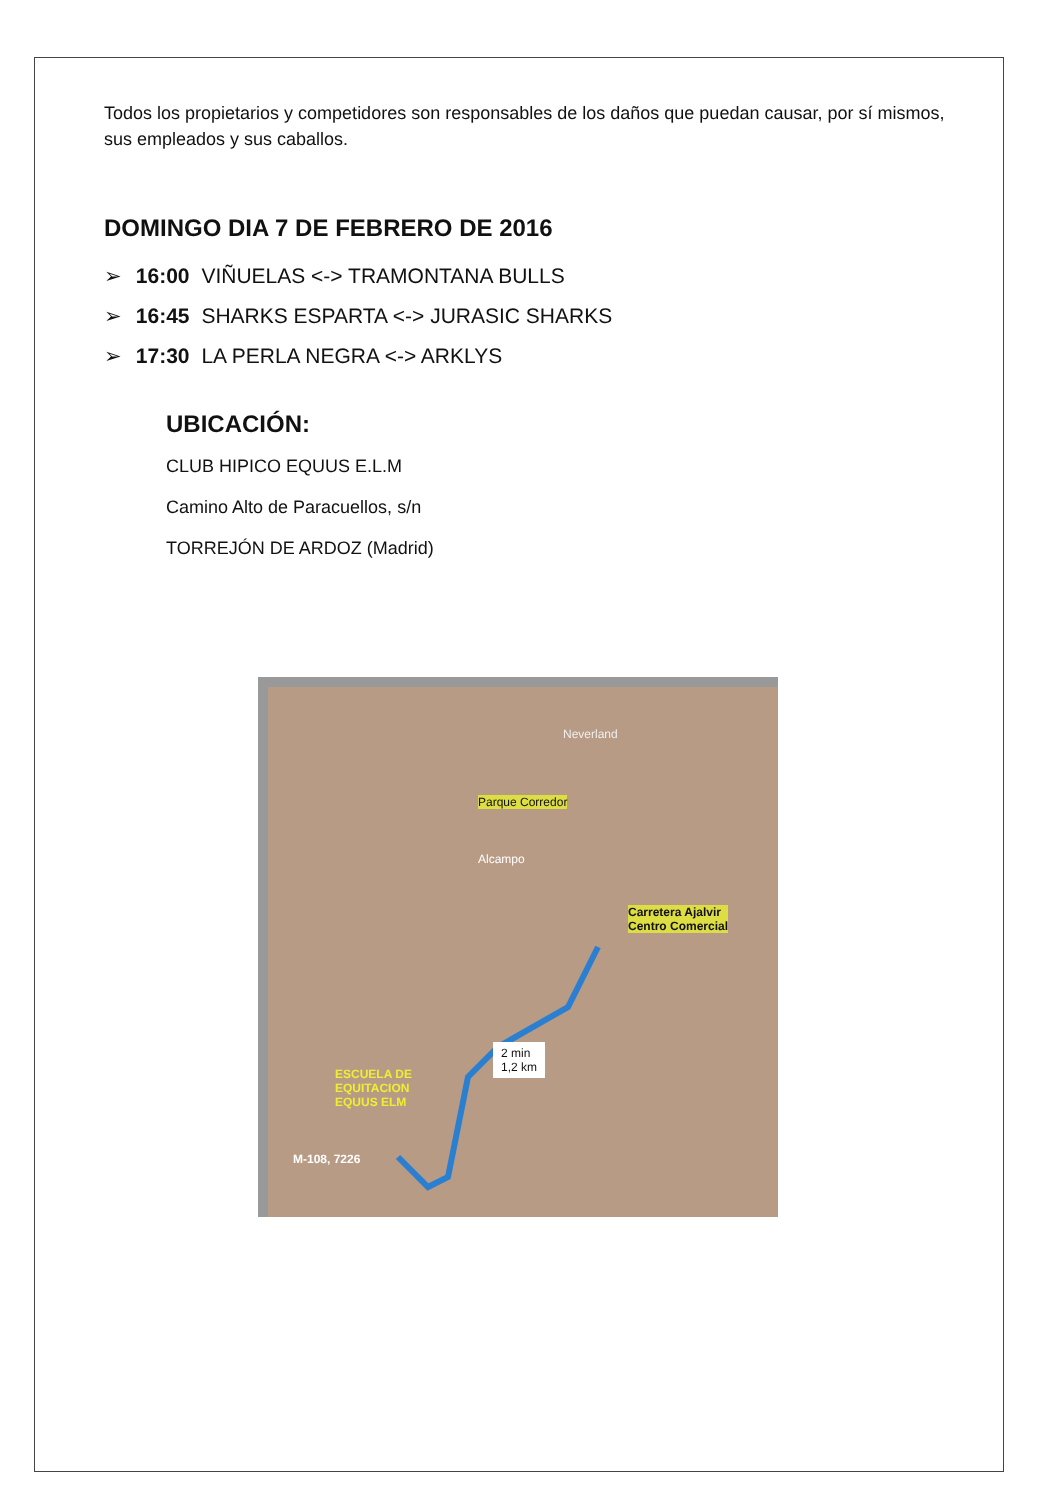Todos los propietarios y competidores son responsables de los daños que puedan causar, por sí mismos, sus empleados y sus caballos.
DOMINGO DIA 7 DE FEBRERO DE 2016
➢ 16:00 VIÑUELAS <-> TRAMONTANA BULLS
➢ 16:45 SHARKS ESPARTA <-> JURASIC SHARKS
➢ 17:30 LA PERLA NEGRA <-> ARKLYS
UBICACIÓN:
CLUB HIPICO EQUUS E.L.M
Camino Alto de Paracuellos, s/n
TORREJÓN DE ARDOZ (Madrid)
Neverland
Parque Corredor
Alcampo
Carretera Ajalvir
Centro Comercial
2 min
1,2 km
ESCUELA DE
EQUITACION
EQUUS ELM
M-108, 7226